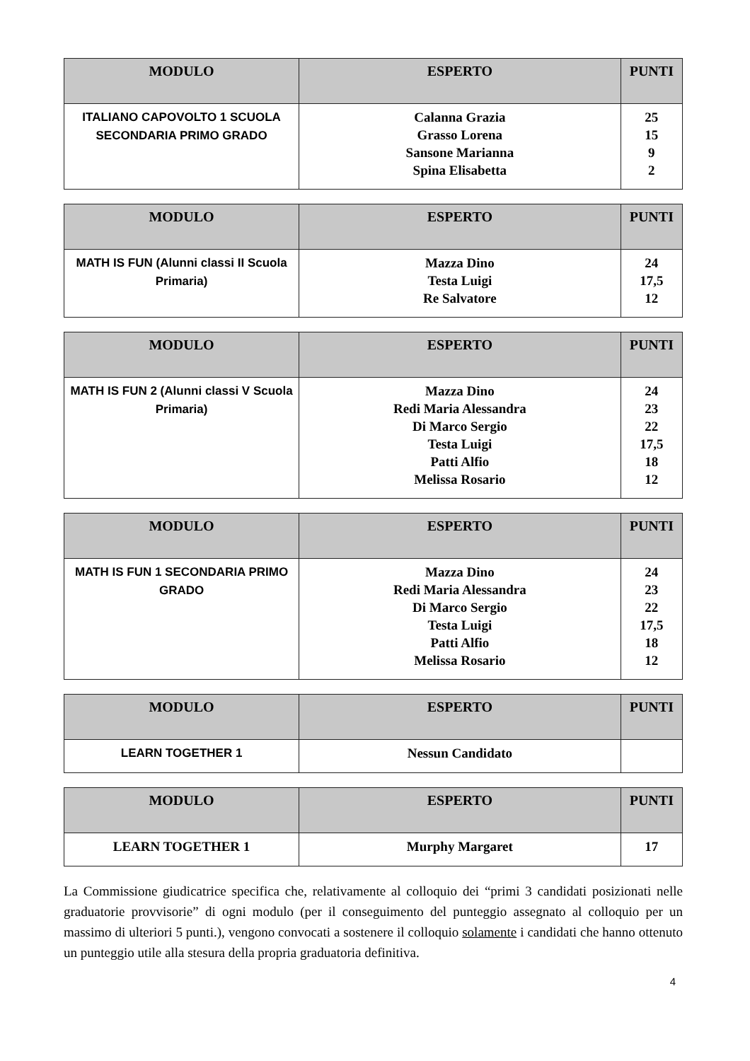| MODULO | ESPERTO | PUNTI |
| --- | --- | --- |
| ITALIANO CAPOVOLTO 1 SCUOLA SECONDARIA PRIMO GRADO | Calanna Grazia Grasso Lorena Sansone Marianna Spina Elisabetta | 25 15 9 2 |
| MODULO | ESPERTO | PUNTI |
| --- | --- | --- |
| MATH IS FUN (Alunni classi II Scuola Primaria) | Mazza Dino Testa Luigi Re Salvatore | 24 17,5 12 |
| MODULO | ESPERTO | PUNTI |
| --- | --- | --- |
| MATH IS FUN 2 (Alunni classi V Scuola Primaria) | Mazza Dino Redi Maria Alessandra Di Marco Sergio Testa Luigi Patti Alfio Melissa Rosario | 24 23 22 17,5 18 12 |
| MODULO | ESPERTO | PUNTI |
| --- | --- | --- |
| MATH IS FUN 1 SECONDARIA PRIMO GRADO | Mazza Dino Redi Maria Alessandra Di Marco Sergio Testa Luigi Patti Alfio Melissa Rosario | 24 23 22 17,5 18 12 |
| MODULO | ESPERTO | PUNTI |
| --- | --- | --- |
| LEARN TOGETHER 1 | Nessun Candidato | |
| MODULO | ESPERTO | PUNTI |
| --- | --- | --- |
| LEARN TOGETHER 1 | Murphy Margaret | 17 |
La Commissione giudicatrice specifica che, relativamente al colloquio dei “primi 3 candidati posizionati nelle graduatorie provvisorie” di ogni modulo (per il conseguimento del punteggio assegnato al colloquio per un massimo di ulteriori 5 punti.), vengono convocati a sostenere il colloquio solamente i candidati che hanno ottenuto un punteggio utile alla stesura della propria graduatoria definitiva.
4